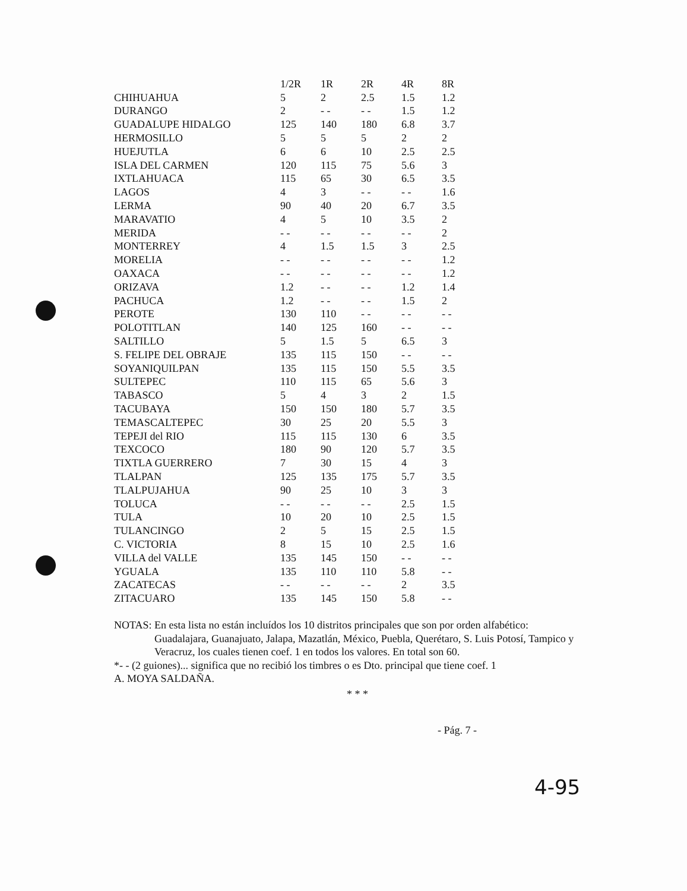| | 1/2R | 1R | 2R | 4R | 8R |
| --- | --- | --- | --- | --- | --- |
| CHIHUAHUA | 5 | 2 | 2.5 | 1.5 | 1.2 |
| DURANGO | 2 | - - | - - | 1.5 | 1.2 |
| GUADALUPE HIDALGO | 125 | 140 | 180 | 6.8 | 3.7 |
| HERMOSILLO | 5 | 5 | 5 | 2 | 2 |
| HUEJUTLA | 6 | 6 | 10 | 2.5 | 2.5 |
| ISLA DEL CARMEN | 120 | 115 | 75 | 5.6 | 3 |
| IXTLAHUACA | 115 | 65 | 30 | 6.5 | 3.5 |
| LAGOS | 4 | 3 | - - | - - | 1.6 |
| LERMA | 90 | 40 | 20 | 6.7 | 3.5 |
| MARAVATIO | 4 | 5 | 10 | 3.5 | 2 |
| MERIDA | - - | - - | - - | - - | 2 |
| MONTERREY | 4 | 1.5 | 1.5 | 3 | 2.5 |
| MORELIA | - - | - - | - - | - - | 1.2 |
| OAXACA | - - | - - | - - | - - | 1.2 |
| ORIZAVA | 1.2 | - - | - - | 1.2 | 1.4 |
| PACHUCA | 1.2 | - - | - - | 1.5 | 2 |
| PEROTE | 130 | 110 | - - | - - | - - |
| POLOTITLAN | 140 | 125 | 160 | - - | - - |
| SALTILLO | 5 | 1.5 | 5 | 6.5 | 3 |
| S. FELIPE DEL OBRAJE | 135 | 115 | 150 | - - | - - |
| SOYANIQUILPAN | 135 | 115 | 150 | 5.5 | 3.5 |
| SULTEPEC | 110 | 115 | 65 | 5.6 | 3 |
| TABASCO | 5 | 4 | 3 | 2 | 1.5 |
| TACUBAYA | 150 | 150 | 180 | 5.7 | 3.5 |
| TEMASCALTEPEC | 30 | 25 | 20 | 5.5 | 3 |
| TEPEJI del RIO | 115 | 115 | 130 | 6 | 3.5 |
| TEXCOCO | 180 | 90 | 120 | 5.7 | 3.5 |
| TIXTLA GUERRERO | 7 | 30 | 15 | 4 | 3 |
| TLALPAN | 125 | 135 | 175 | 5.7 | 3.5 |
| TLALPUJAHUA | 90 | 25 | 10 | 3 | 3 |
| TOLUCA | - - | - - | - - | 2.5 | 1.5 |
| TULA | 10 | 20 | 10 | 2.5 | 1.5 |
| TULANCINGO | 2 | 5 | 15 | 2.5 | 1.5 |
| C. VICTORIA | 8 | 15 | 10 | 2.5 | 1.6 |
| VILLA del VALLE | 135 | 145 | 150 | - - | - - |
| YGUALA | 135 | 110 | 110 | 5.8 | - - |
| ZACATECAS | - - | - - | - - | 2 | 3.5 |
| ZITACUARO | 135 | 145 | 150 | 5.8 | - - |
NOTAS: En esta lista no están incluídos los 10 distritos principales que son por orden alfabético:
Guadalajara, Guanajuato, Jalapa, Mazatlán, México, Puebla, Querétaro, S. Luis Potosí, Tampico y Veracruz, los cuales tienen coef. 1 en todos los valores. En total son 60.
*- - (2 guiones)... significa que no recibió los timbres o es Dto. principal que tiene coef. 1
A. MOYA SALDAÑA.
* * *
- Pág. 7 -
4-95